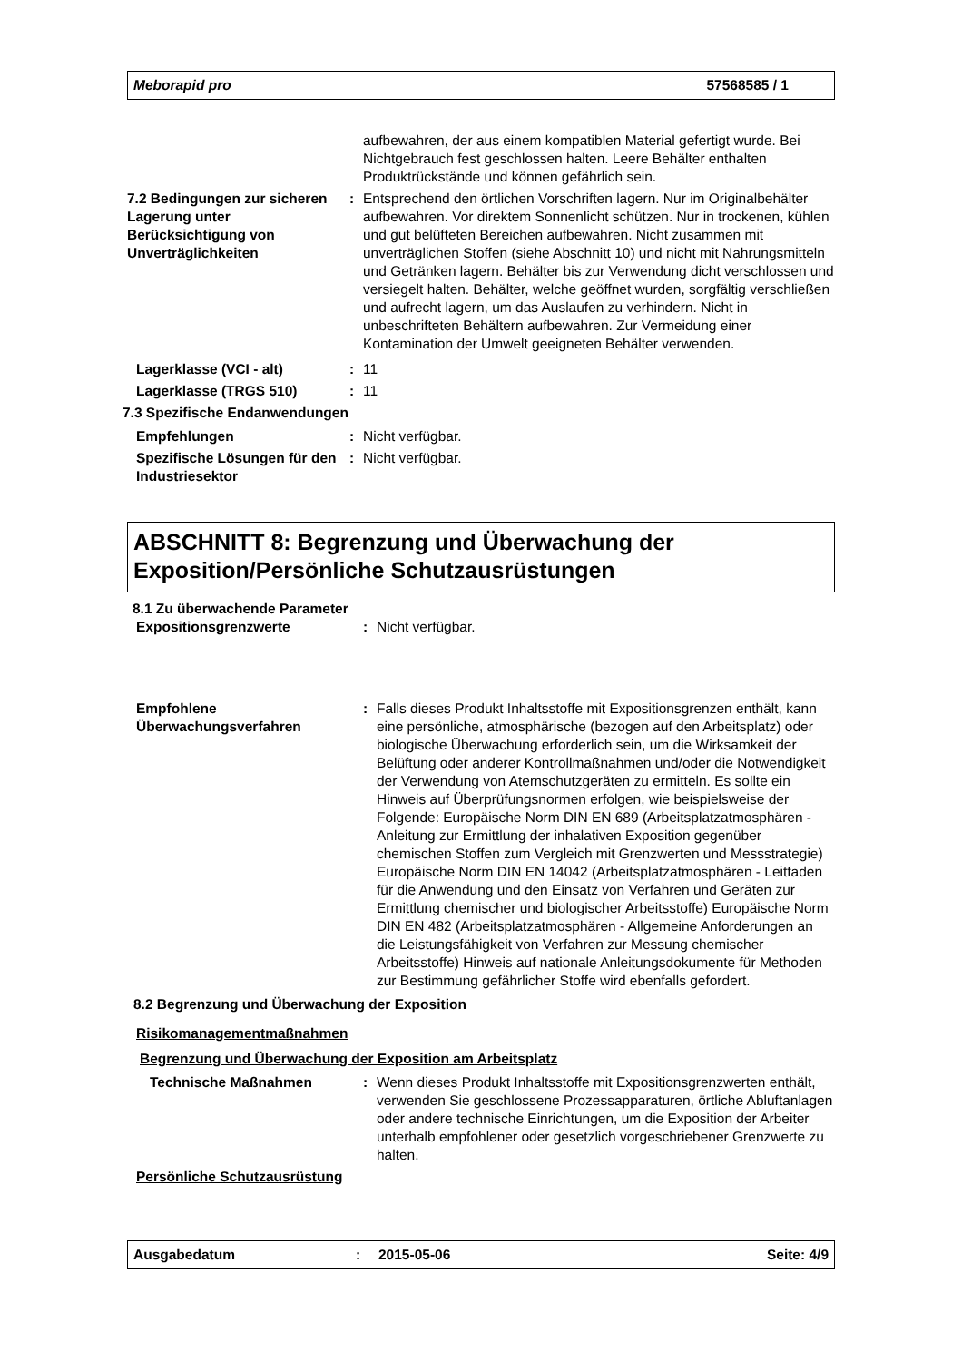Meborapid pro 57568585 / 1
aufbewahren, der aus einem kompatiblen Material gefertigt wurde. Bei Nichtgebrauch fest geschlossen halten. Leere Behälter enthalten Produktrückstände und können gefährlich sein.
7.2 Bedingungen zur sicheren Lagerung unter Berücksichtigung von Unverträglichkeiten
: Entsprechend den örtlichen Vorschriften lagern. Nur im Originalbehälter aufbewahren. Vor direktem Sonnenlicht schützen. Nur in trockenen, kühlen und gut belüfteten Bereichen aufbewahren. Nicht zusammen mit unverträglichen Stoffen (siehe Abschnitt 10) und nicht mit Nahrungsmitteln und Getränken lagern. Behälter bis zur Verwendung dicht verschlossen und versiegelt halten. Behälter, welche geöffnet wurden, sorgfältig verschließen und aufrecht lagern, um das Auslaufen zu verhindern. Nicht in unbeschrifteten Behältern aufbewahren. Zur Vermeidung einer Kontamination der Umwelt geeigneten Behälter verwenden.
Lagerklasse (VCI - alt) : 11
Lagerklasse (TRGS 510) : 11
7.3 Spezifische Endanwendungen
Empfehlungen : Nicht verfügbar.
Spezifische Lösungen für den Industriesektor
: Nicht verfügbar.
ABSCHNITT 8: Begrenzung und Überwachung der Exposition/Persönliche Schutzausrüstungen
8.1 Zu überwachende Parameter
Expositionsgrenzwerte : Nicht verfügbar.
Empfohlene Überwachungsverfahren
: Falls dieses Produkt Inhaltsstoffe mit Expositionsgrenzen enthält, kann eine persönliche, atmosphärische (bezogen auf den Arbeitsplatz) oder biologische Überwachung erforderlich sein, um die Wirksamkeit der Belüftung oder anderer Kontrollmaßnahmen und/oder die Notwendigkeit der Verwendung von Atemschutzgeräten zu ermitteln. Es sollte ein Hinweis auf Überprüfungsnormen erfolgen, wie beispielsweise der Folgende: Europäische Norm DIN EN 689 (Arbeitsplatzatmosphären - Anleitung zur Ermittlung der inhalativen Exposition gegenüber chemischen Stoffen zum Vergleich mit Grenzwerten und Messstrategie) Europäische Norm DIN EN 14042 (Arbeitsplatzatmosphären - Leitfaden für die Anwendung und den Einsatz von Verfahren und Geräten zur Ermittlung chemischer und biologischer Arbeitsstoffe) Europäische Norm DIN EN 482 (Arbeitsplatzatmosphären - Allgemeine Anforderungen an die Leistungsfähigkeit von Verfahren zur Messung chemischer Arbeitsstoffe) Hinweis auf nationale Anleitungsdokumente für Methoden zur Bestimmung gefährlicher Stoffe wird ebenfalls gefordert.
8.2 Begrenzung und Überwachung der Exposition
Risikomanagementmaßnahmen
Begrenzung und Überwachung der Exposition am Arbeitsplatz
Technische Maßnahmen : Wenn dieses Produkt Inhaltsstoffe mit Expositionsgrenzwerten enthält, verwenden Sie geschlossene Prozessapparaturen, örtliche Abluftanlagen oder andere technische Einrichtungen, um die Exposition der Arbeiter unterhalb empfohlener oder gesetzlich vorgeschriebener Grenzwerte zu halten.
Persönliche Schutzausrüstung
Ausgabedatum: 2015-05-06 Seite: 4/9